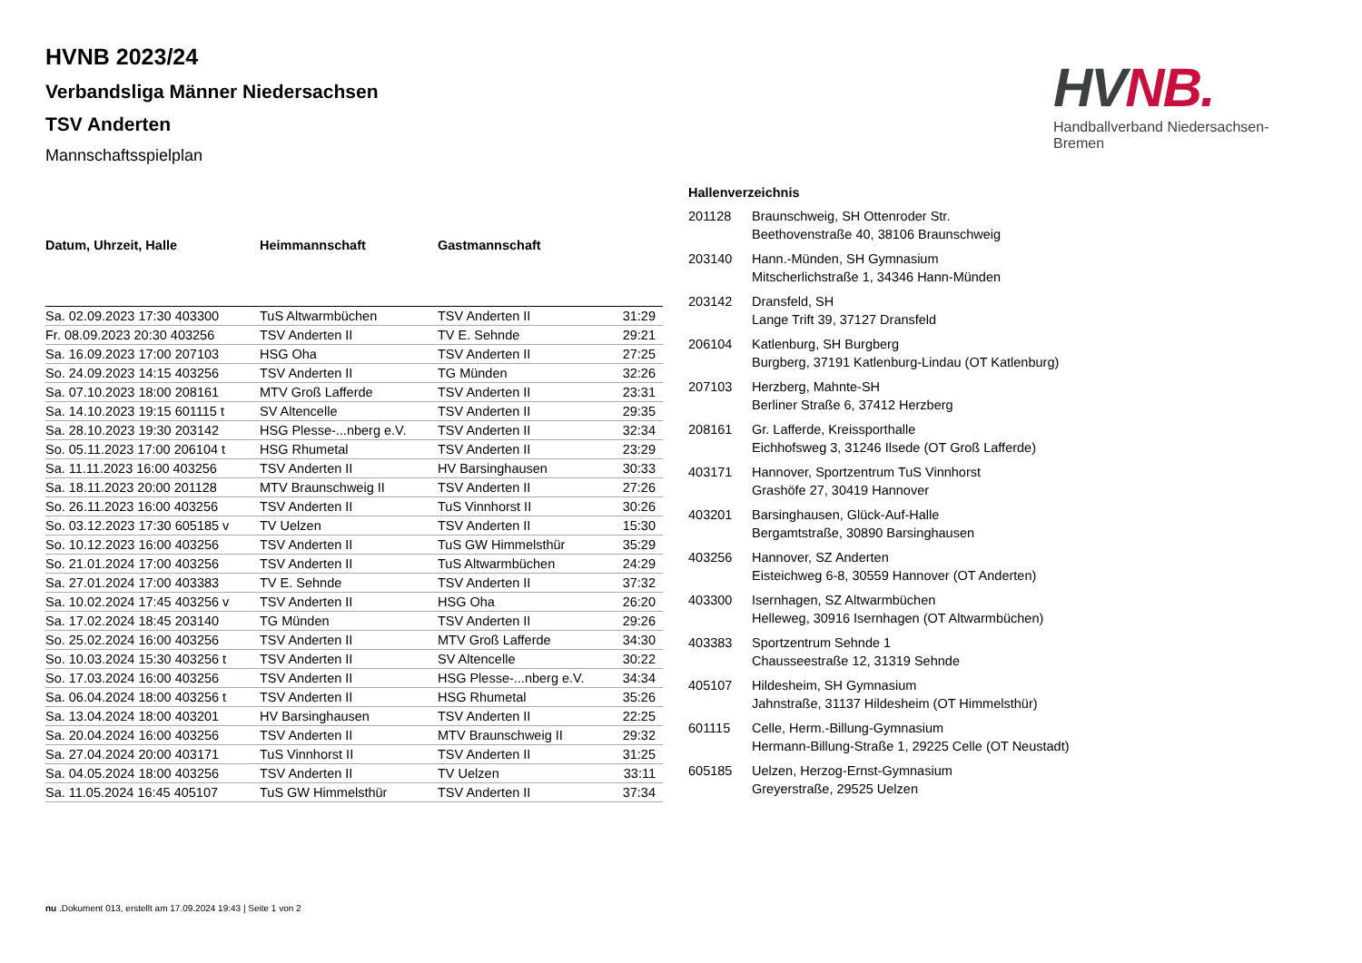HVNB 2023/24
Verbandsliga Männer Niedersachsen
TSV Anderten
Mannschaftsspielplan
HV NB.
Handballverband Niedersachsen-Bremen
| Datum, Uhrzeit, Halle | Heimmannschaft | Gastmannschaft | |
| --- | --- | --- | --- |
| Sa. 02.09.2023 17:30 403300 | TuS Altwarmbüchen | TSV Anderten II | 31:29 |
| Fr. 08.09.2023 20:30 403256 | TSV Anderten II | TV E. Sehnde | 29:21 |
| Sa. 16.09.2023 17:00 207103 | HSG Oha | TSV Anderten II | 27:25 |
| So. 24.09.2023 14:15 403256 | TSV Anderten II | TG Münden | 32:26 |
| Sa. 07.10.2023 18:00 208161 | MTV Groß Lafferde | TSV Anderten II | 23:31 |
| Sa. 14.10.2023 19:15 601115 t | SV Altencelle | TSV Anderten II | 29:35 |
| Sa. 28.10.2023 19:30 203142 | HSG Plesse-...nberg e.V. | TSV Anderten II | 32:34 |
| So. 05.11.2023 17:00 206104 t | HSG Rhumetal | TSV Anderten II | 23:29 |
| Sa. 11.11.2023 16:00 403256 | TSV Anderten II | HV Barsinghausen | 30:33 |
| Sa. 18.11.2023 20:00 201128 | MTV Braunschweig II | TSV Anderten II | 27:26 |
| So. 26.11.2023 16:00 403256 | TSV Anderten II | TuS Vinnhorst II | 30:26 |
| So. 03.12.2023 17:30 605185 v | TV Uelzen | TSV Anderten II | 15:30 |
| So. 10.12.2023 16:00 403256 | TSV Anderten II | TuS GW Himmelsthür | 35:29 |
| So. 21.01.2024 17:00 403256 | TSV Anderten II | TuS Altwarmbüchen | 24:29 |
| Sa. 27.01.2024 17:00 403383 | TV E. Sehnde | TSV Anderten II | 37:32 |
| Sa. 10.02.2024 17:45 403256 v | TSV Anderten II | HSG Oha | 26:20 |
| Sa. 17.02.2024 18:45 203140 | TG Münden | TSV Anderten II | 29:26 |
| So. 25.02.2024 16:00 403256 | TSV Anderten II | MTV Groß Lafferde | 34:30 |
| So. 10.03.2024 15:30 403256 t | TSV Anderten II | SV Altencelle | 30:22 |
| So. 17.03.2024 16:00 403256 | TSV Anderten II | HSG Plesse-...nberg e.V. | 34:34 |
| Sa. 06.04.2024 18:00 403256 t | TSV Anderten II | HSG Rhumetal | 35:26 |
| Sa. 13.04.2024 18:00 403201 | HV Barsinghausen | TSV Anderten II | 22:25 |
| Sa. 20.04.2024 16:00 403256 | TSV Anderten II | MTV Braunschweig II | 29:32 |
| Sa. 27.04.2024 20:00 403171 | TuS Vinnhorst II | TSV Anderten II | 31:25 |
| Sa. 04.05.2024 18:00 403256 | TSV Anderten II | TV Uelzen | 33:11 |
| Sa. 11.05.2024 16:45 405107 | TuS GW Himmelsthür | TSV Anderten II | 37:34 |
| Hallenverzeichnis | |
| --- | --- |
| 201128 | Braunschweig, SH Ottenroder Str. Beethovenstraße 40, 38106 Braunschweig |
| 203140 | Hann.-Münden, SH Gymnasium Mitscherlichstraße 1, 34346 Hann-Münden |
| 203142 | Dransfeld, SH Lange Trift 39, 37127 Dransfeld |
| 206104 | Katlenburg, SH Burgberg Burgberg, 37191 Katlenburg-Lindau (OT Katlenburg) |
| 207103 | Herzberg, Mahnte-SH Berliner Straße 6, 37412 Herzberg |
| 208161 | Gr. Lafferde, Kreissporthalle Eichhofsweg 3, 31246 Ilsede (OT Groß Lafferde) |
| 403171 | Hannover, Sportzentrum TuS Vinnhorst Grashöfe 27, 30419 Hannover |
| 403201 | Barsinghausen, Glück-Auf-Halle Bergamtstraße, 30890 Barsinghausen |
| 403256 | Hannover, SZ Anderten Eisteichweg 6-8, 30559 Hannover (OT Anderten) |
| 403300 | Isernhagen, SZ Altwarmbüchen Helleweg, 30916 Isernhagen (OT Altwarmbüchen) |
| 403383 | Sportzentrum Sehnde 1 Chausseestraße 12, 31319 Sehnde |
| 405107 | Hildesheim, SH Gymnasium Jahnstraße, 31137 Hildesheim (OT Himmelsthür) |
| 601115 | Celle, Herm.-Billung-Gymnasium Hermann-Billung-Straße 1, 29225 Celle (OT Neustadt) |
| 605185 | Uelzen, Herzog-Ernst-Gymnasium Greyerstraße, 29525 Uelzen |
nu .Dokument 013, erstellt am 17.09.2024 19:43 | Seite 1 von 2